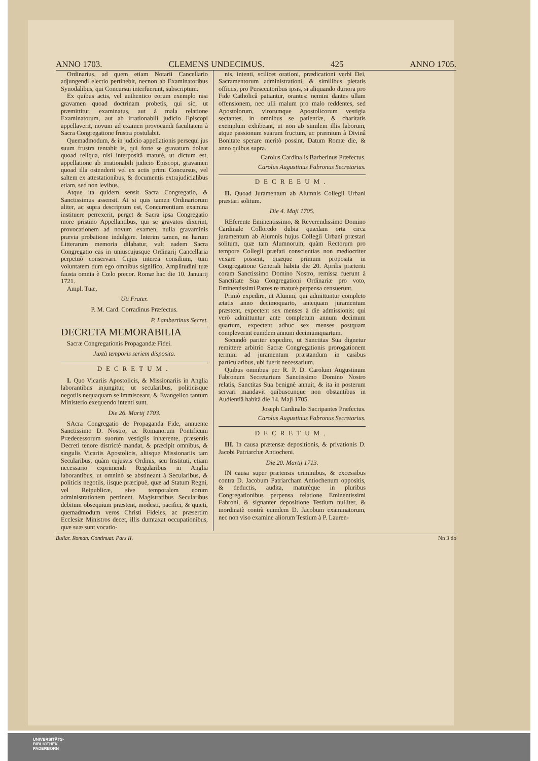ANNO 1703. CLEMENS UNDECIMUS. 425 ANNO 1705.
Ordinarius, ad quem etiam Notarii Cancellario adjungendi electio pertinebit, necnon ab Examinatoribus Synodalibus, qui Concursui interfuerunt, subscriptum.
Ex quibus actis, vel authentico eorum exemplo nisi gravamen quoad doctrinam probetis, qui sic, ut præmittitur, examinatus, aut à mala relatione Examinatorum, aut ab irrationabili judicio Episcopi appellaverit, novum ad examen provocandi facultatem à Sacra Congregatione frustra postulabit.
Quemadmodum, & in judicio appellationis persequi jus suum frustra tentabit is, qui forte se gravatum doleat quoad reliqua, nisi interpositâ maturè, ut dictum est, appellatione ab irrationabili judicio Episcopi, gravamen quoad illa ostenderit vel ex actis primi Concursus, vel saltem ex attestationibus, & documentis extrajudicialibus etiam, sed non levibus.
Atque ita quidem sensit Sacra Congregatio, & Sanctissimus assensit. At si quis tamen Ordinariorum aliter, ac supra descriptum est, Concurrentium examina instituere perrexerit, perget & Sacra ipsa Congregatio more pristino Appellantibus, qui se gravatos dixerint, provocationem ad novum examen, nulla gravaminis prævia probatione indulgere. Interim tamen, ne harum Litterarum memoria dilabatur, vult eadem Sacra Congregatio eas in uniuscujusque Ordinarij Cancellaria perpetuò conservari. Cujus interea consilium, tum voluntatem dum ego omnibus significo, Amplitudini tuæ fausta omnia è Cœlo precor. Romæ hac die 10. Januarij 1721.
Ampl. Tuæ,
Uti Frater.
P. M. Card. Corradinus Præfectus.
P. Lambertinus Secret.
DECRETA MEMORABILIA
Sacræ Congregationis Propagandæ Fidei.
Juxtà temporis seriem disposita.
DECRETUM.
I. Quo Vicariis Apostolicis, & Missionariis in Anglia laborantibus injungitur, ut secularibus, politicisque negotiis nequaquam se immisceant, & Evangelico tantum Ministerio exequendo intenti sunt.
Die 26. Martij 1703.
SAcra Congregatio de Propaganda Fide, annuente Sanctissimo D. Nostro, ac Romanorum Pontificum Prædecessorum suorum vestigiis inhærente, præsentis Decreti tenore districtè mandat, & præcipit omnibus, & singulis Vicariis Apostolicis, aliisque Missionariis tam Secularibus, quàm cujusvis Ordinis, seu Instituti, etiam necessario exprimendi Regularibus in Anglia laborantibus, ut omninò se abstineant à Secularibus, & politicis negotiis, iisque præcipuè, quæ ad Statum Regni, vel Reipublicæ, sive temporalem eorum administrationem pertinent. Magistratibus Secularibus debitum obsequium præstent, modesti, pacifici, & quieti, quemadmodum veros Christi Fideles, ac præsertim Ecclesiæ Ministros decet, illis dumtaxat occupationibus, quæ suæ sunt vocatio-
nis, intenti, scilicet orationi, prædicationi verbi Dei, Sacramentorum administrationi, & similibus pietatis officiis, pro Persecutoribus ipsis, si aliquando duriora pro Fide Catholicâ patiantur, orantes: nemini dantes ullam offensionem, nec ulli malum pro malo reddentes, sed Apostolorum, virorumque Apostolicorum vestigia sectantes, in omnibus se patientiæ, & charitatis exemplum exhibeant, ut non ab similem illis laborum, atque passionum suarum fructum, ac præmium à Divinâ Bonitate sperare meritò possint. Datum Romæ die, & anno quibus supra.
Carolus Cardinalis Barberinus Præfectus.
Carolus Augustinus Fabronus Secretarius.
DECREEUM.
II. Quoad Juramentum ab Alumnis Collegii Urbani præstari solitum.
Die 4. Maji 1705.
REferente Eminentissimo, & Reverendissimo Domino Cardinale Colloredo dubia quædam orta circa juramentum ab Alumnis hujus Collegii Urbani præstari solitum, quæ tam Alumnorum, quàm Rectorum pro tempore Collegii præfati conscientias non mediocriter vexare possent, quæque primum proposita in Congregatione Generali habita die 20. Aprilis præteriti coram Sanctissimo Domino Nostro, remissa fuerunt à Sanctitate Sua Congregationi Ordinariæ pro voto, Eminentissimi Patres re maturè perpensa censuerunt.
Primò expedire, ut Alumni, qui admittuntur completo ætatis anno decimoquarto, antequam juramentum præstent, expectent sex menses à die admissionis; qui verò admittuntur ante completum annum decimum quartum, expectent adhuc sex menses postquam compleverint eumdem annum decimumquartum.
Secundò pariter expedire, ut Sanctitas Sua dignetur remittere arbitrio Sacræ Congregationis prorogationem termini ad juramentum præstandum in casibus particularibus, ubi fuerit necessarium.
Quibus omnibus per R. P. D. Carolum Augustinum Fabronum Secretarium Sanctissimo Domino Nostro relatis, Sanctitas Sua benignè annuit, & ita in posterum servari mandavit quibuscunque non obstantibus in Audientiâ habitâ die 14. Maji 1705.
Joseph Cardinalis Sacripantes Præfectus.
Carolus Augustinus Fabronus Secretarius.
DECRETUM.
III. In causa prætensæ depositionis, & privationis D. Jacobi Patriarchæ Antiocheni.
Die 20. Martij 1713.
IN causa super prætensis criminibus, & excessibus contra D. Jacobum Patriarcham Antiochenum oppositis, & deductis, audita, maturèque in pluribus Congregationibus perpensa relatione Eminentissimi Fabroni, & signanter depositione Testium nulliter, & inordinatè contrà eumdem D. Jacobum examinatorum, nec non viso examine aliorum Testium à P. Lauren-
Bullar. Roman. Continuat. Pars II. Nn 3 tio
UNIVERSITÄTS-
BIBLIOTHEK
PADERBORN